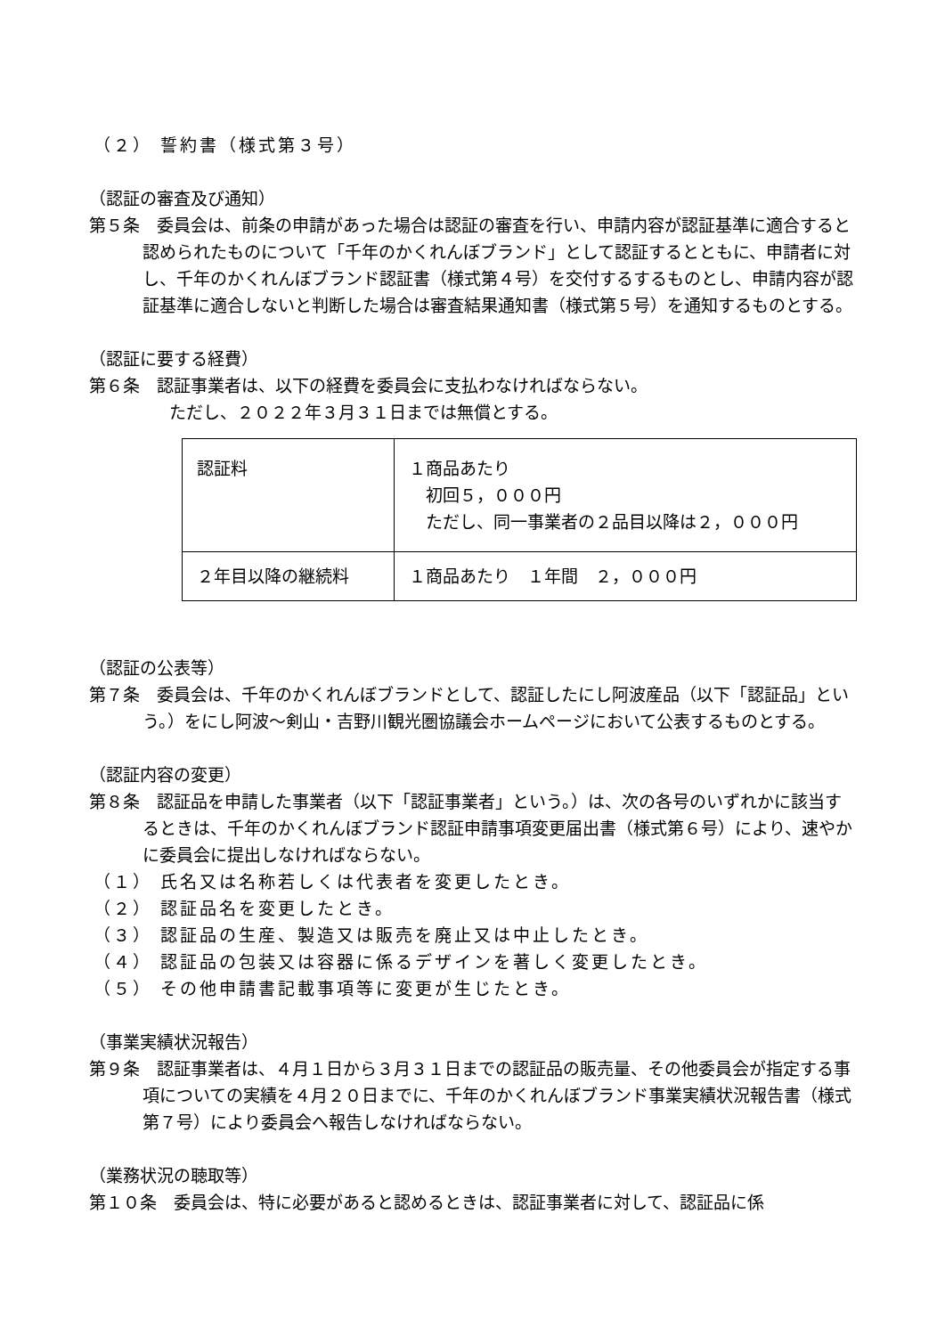（２） 誓約書（様式第３号）
（認証の審査及び通知）
第５条　委員会は、前条の申請があった場合は認証の審査を行い、申請内容が認証基準に適合すると認められたものについて「千年のかくれんぼブランド」として認証するとともに、申請者に対し、千年のかくれんぼブランド認証書（様式第４号）を交付するするものとし、申請内容が認証基準に適合しないと判断した場合は審査結果通知書（様式第５号）を通知するものとする。
（認証に要する経費）
第６条　認証事業者は、以下の経費を委員会に支払わなければならない。
ただし、２０２２年３月３１日までは無償とする。
| 認証料 | １商品あたり 初回５，０００円 ただし、同一事業者の２品目以降は２，０００円 |
| ２年目以降の継続料 | １商品あたり １年間 ２，０００円 |
（認証の公表等）
第７条　委員会は、千年のかくれんぼブランドとして、認証したにし阿波産品（以下「認証品」という。）をにし阿波～剣山・吉野川観光圏協議会ホームページにおいて公表するものとする。
（認証内容の変更）
第８条　認証品を申請した事業者（以下「認証事業者」という。）は、次の各号のいずれかに該当するときは、千年のかくれんぼブランド認証申請事項変更届出書（様式第６号）により、速やかに委員会に提出しなければならない。
（１） 氏名又は名称若しくは代表者を変更したとき。
（２） 認証品名を変更したとき。
（３） 認証品の生産、製造又は販売を廃止又は中止したとき。
（４） 認証品の包装又は容器に係るデザインを著しく変更したとき。
（５） その他申請書記載事項等に変更が生じたとき。
（事業実績状況報告）
第９条　認証事業者は、４月１日から３月３１日までの認証品の販売量、その他委員会が指定する事項についての実績を４月２０日までに、千年のかくれんぼブランド事業実績状況報告書（様式第７号）により委員会へ報告しなければならない。
（業務状況の聴取等）
第１０条　委員会は、特に必要があると認めるときは、認証事業者に対して、認証品に係